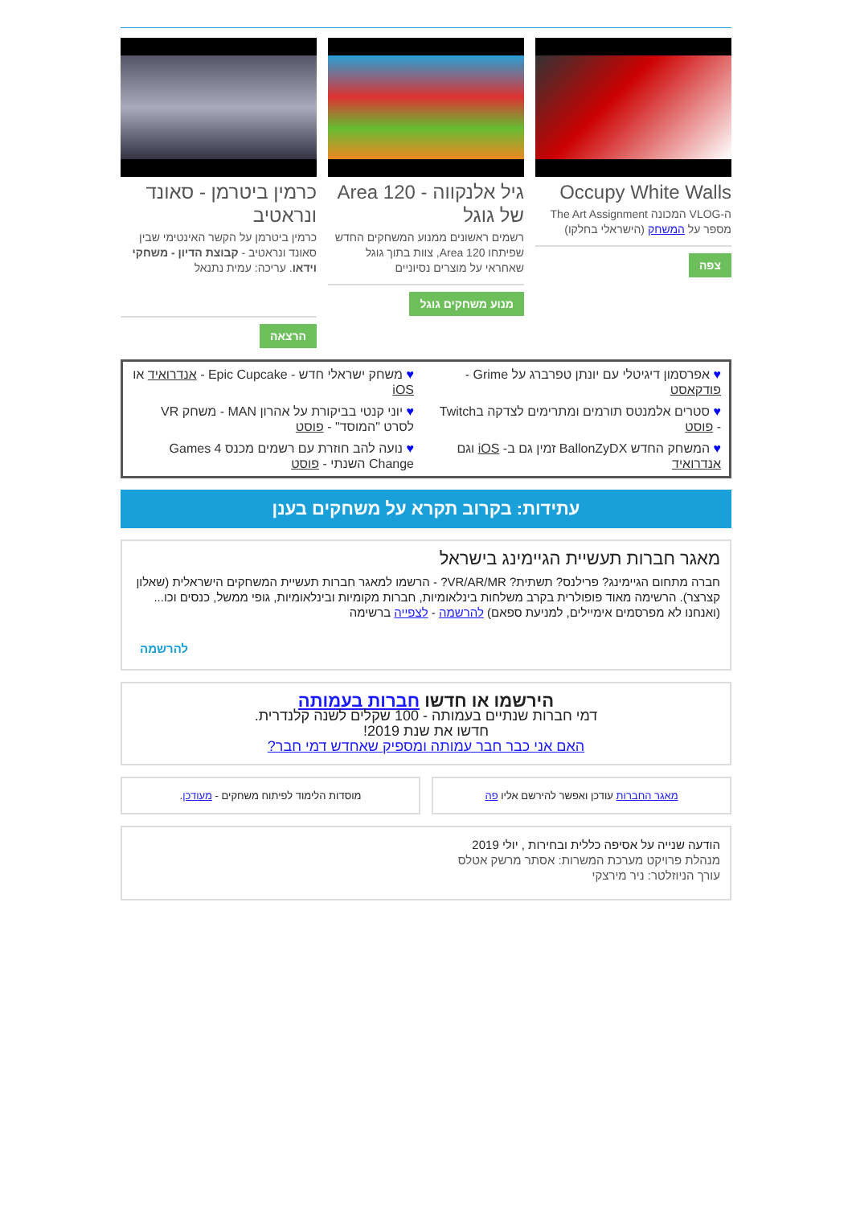Occupy White Walls
ה-VLOG המכונה The Art Assignment מספר על המשחק (הישראלי בחלקו)
צפה
גיל אלנקווה - Area 120 של גוגל
רשמים ראשונים ממנוע המשחקים החדש שפיתחו Area 120, צוות בתוך גוגל שאחראי על מוצרים נסיוניים
מנוע משחקים גוגל
כרמין ביטרמן - סאונד ונראטיב
כרמין ביטרמן על הקשר האינטימי שבין סאונד ונראטיב - קבוצת הדיון - משחקי וידאו. עריכה: עמית נתנאל
הרצאה
♥ אפרסמון דיגיטלי עם יונתן טפרברג על Grime - פודקאסט
♥ משחק ישראלי חדש - Epic Cupcake - אנדרואיד או iOS
♥ סטרים אלמנטס תורמים ומתרימים לצדקה בTwitch - פוסט
♥ יוני קנטי בביקורת על אהרון MAN - משחק VR לסרט "המוסד" - פוסט
♥ המשחק החדש BallonZyDX זמין גם ב- iOS וגם אנדרואיד
♥ נועה להב חוזרת עם רשמים מכנס Games 4 Change השנתי - פוסט
עתידות: בקרוב תקרא על משחקים בענן
מאגר חברות תעשיית הגיימינג בישראל
חברה מתחום הגיימינג? פרילנס? תשתית? VR/AR/MR? - הרשמו למאגר חברות תעשיית המשחקים הישראלית (שאלון קצרצר). הרשימה מאוד פופולרית בקרב משלחות בינלאומיות, חברות מקומיות ובינלאומיות, גופי ממשל, כנסים וכו... (ואנחנו לא מפרסמים אימיילים, למניעת ספאם) להרשמה - לצפייה ברשימה
להרשמה
הירשמו או חדשו חברות בעמותה
דמי חברות שנתיים בעמותה - 100 שקלים לשנה קלנדרית.
חדשו את שנת 2019!
האם אני כבר חבר עמותה ומספיק שאחדש דמי חבר?
מאגר החברות עודכן ואפשר להירשם אליו פה
מוסדות הלימוד לפיתוח משחקים - מעודכן.
הודעה שנייה על אסיפה כללית ובחירות , יולי 2019
מנהלת פרויקט מערכת המשרות: אסתר מרשק אטלס
עורך הניוזלטר: ניר מירצקי